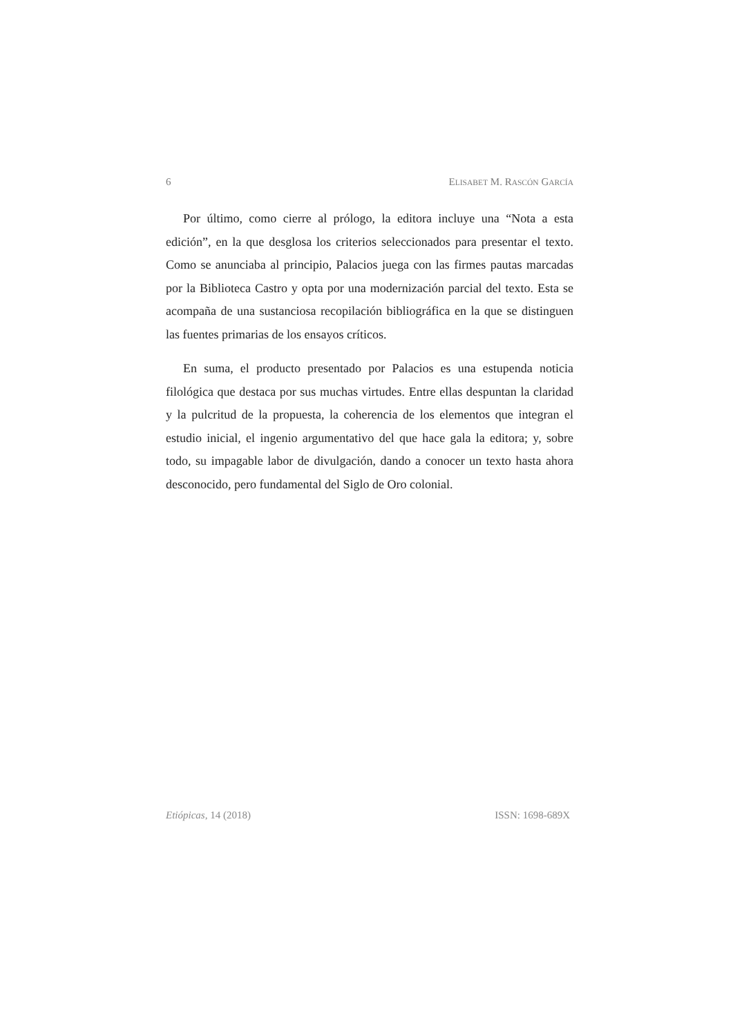6 ELISABET M. RASCÓN GARCÍA
Por último, como cierre al prólogo, la editora incluye una “Nota a esta edición”, en la que desglosa los criterios seleccionados para presentar el texto. Como se anunciaba al principio, Palacios juega con las firmes pautas marcadas por la Biblioteca Castro y opta por una modernización parcial del texto. Esta se acompaña de una sustanciosa recopilación bibliográfica en la que se distinguen las fuentes primarias de los ensayos críticos.
En suma, el producto presentado por Palacios es una estupenda noticia filológica que destaca por sus muchas virtudes. Entre ellas despuntan la claridad y la pulcritud de la propuesta, la coherencia de los elementos que integran el estudio inicial, el ingenio argumentativo del que hace gala la editora; y, sobre todo, su impagable labor de divulgación, dando a conocer un texto hasta ahora desconocido, pero fundamental del Siglo de Oro colonial.
Etiópicas, 14 (2018) ISSN: 1698-689X